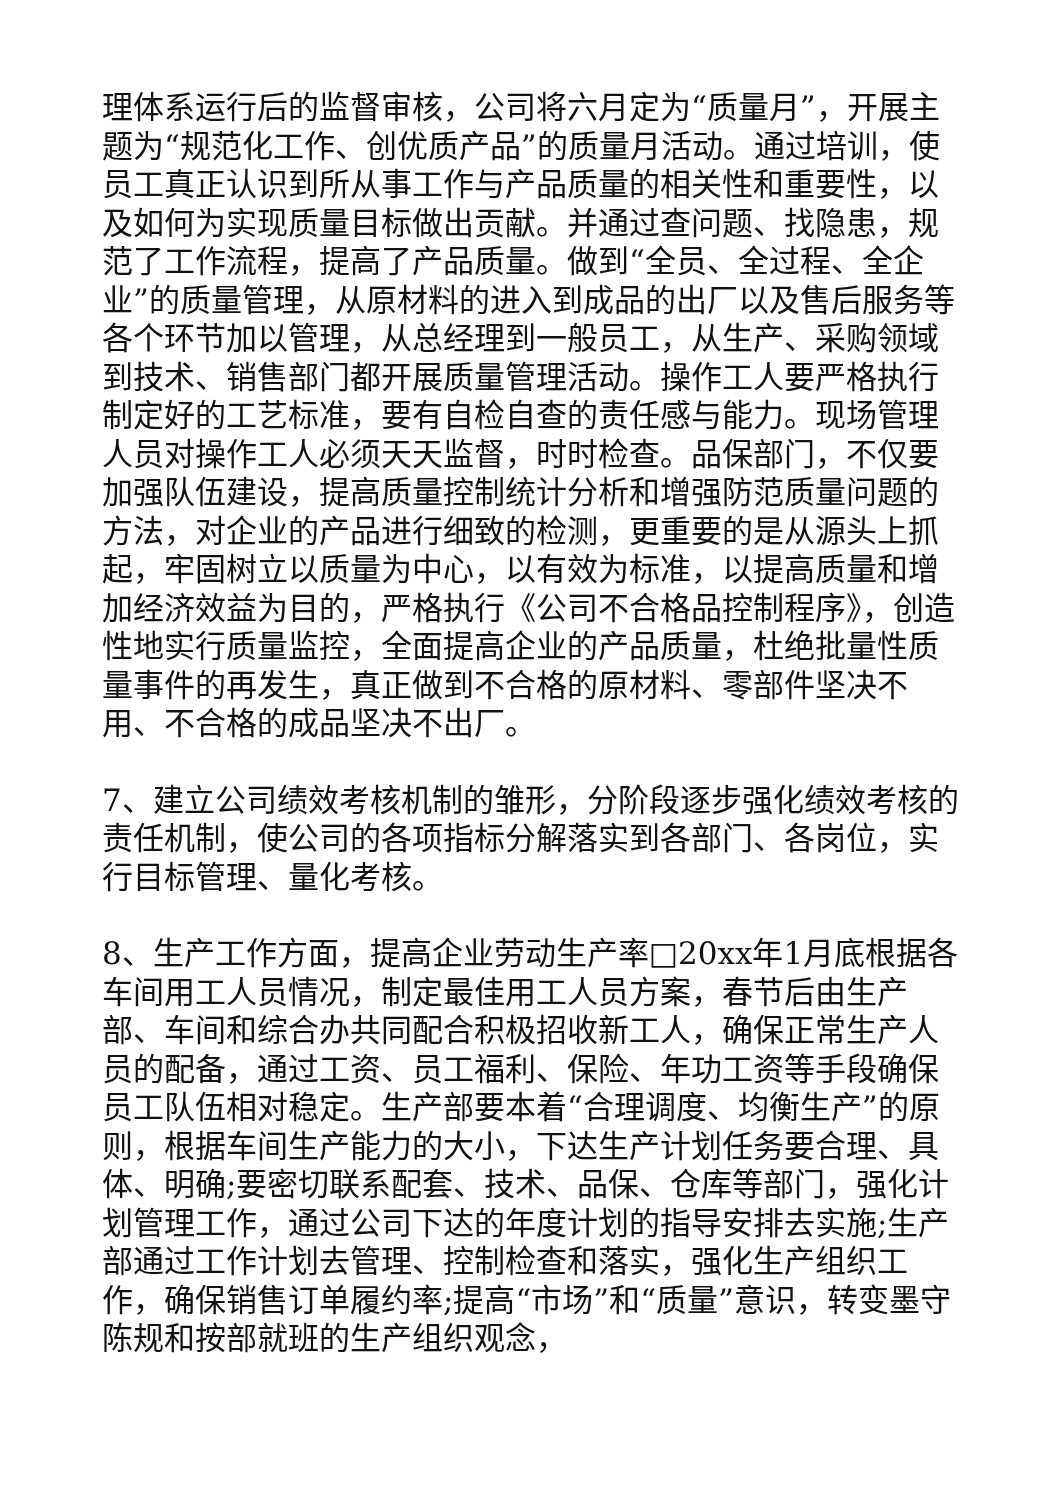理体系运行后的监督审核，公司将六月定为“质量月”，开展主题为“规范化工作、创优质产品”的质量月活动。通过培训，使员工真正认识到所从事工作与产品质量的相关性和重要性，以及如何为实现质量目标做出贡献。并通过查问题、找隐患，规范了工作流程，提高了产品质量。做到“全员、全过程、全企业”的质量管理，从原材料的进入到成品的出厂以及售后服务等各个环节加以管理，从总经理到一般员工，从生产、采购领域到技术、销售部门都开展质量管理活动。操作工人要严格执行制定好的工艺标准，要有自检自查的责任感与能力。现场管理人员对操作工人必须天天监督，时时检查。品保部门，不仅要加强队伍建设，提高质量控制统计分析和增强防范质量问题的方法，对企业的产品进行细致的检测，更重要的是从源头上抓起，牢固树立以质量为中心，以有效为标准，以提高质量和增加经济效益为目的，严格执行《公司不合格品控制程序》，创造性地实行质量监控，全面提高企业的产品质量，杜绝批量性质量事件的再发生，真正做到不合格的原材料、零部件坚决不用、不合格的成品坚决不出厂。
7、建立公司绩效考核机制的雏形，分阶段逐步强化绩效考核的责任机制，使公司的各项指标分解落实到各部门、各岗位，实行目标管理、量化考核。
8、生产工作方面，提高企业劳动生产率□20xx年1月底根据各车间用工人员情况，制定最佳用工人员方案，春节后由生产部、车间和综合办共同配合积极招收新工人，确保正常生产人员的配备，通过工资、员工福利、保险、年功工资等手段确保员工队伍相对稳定。生产部要本着“合理调度、均衡生产”的原则，根据车间生产能力的大小，下达生产计划任务要合理、具体、明确;要密切联系配套、技术、品保、仓库等部门，强化计划管理工作，通过公司下达的年度计划的指导安排去实施;生产部通过工作计划去管理、控制检查和落实，强化生产组织工作，确保销售订单履约率;提高“市场”和“质量”意识，转变墨守陈规和按部就班的生产组织观念，